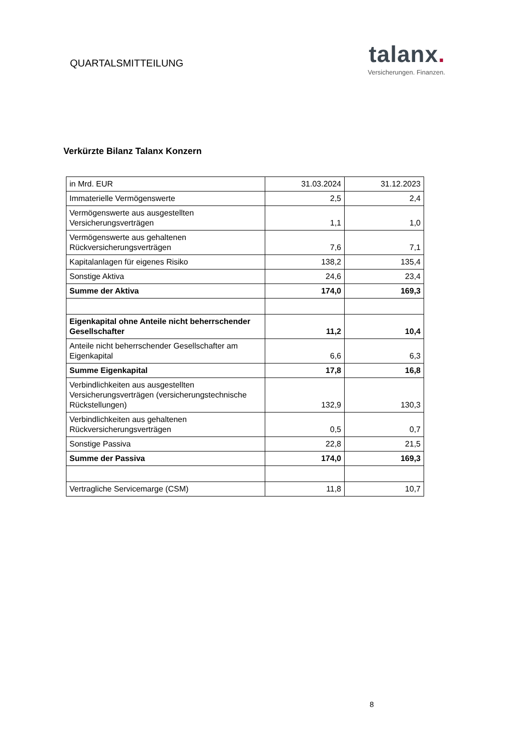QUARTALSMITTEILUNG
talanx.
Versicherungen. Finanzen.
Verkürzte Bilanz Talanx Konzern
| in Mrd. EUR | 31.03.2024 | 31.12.2023 |
| Immaterielle Vermögenswerte | 2,5 | 2,4 |
| Vermögenswerte aus ausgestellten Versicherungsverträgen | 1,1 | 1,0 |
| Vermögenswerte aus gehaltenen Rückversicherungsverträgen | 7,6 | 7,1 |
| Kapitalanlagen für eigenes Risiko | 138,2 | 135,4 |
| Sonstige Aktiva | 24,6 | 23,4 |
| Summe der Aktiva | 174,0 | 169,3 |
| Eigenkapital ohne Anteile nicht beherrschender Gesellschafter | 11,2 | 10,4 |
| Anteile nicht beherrschender Gesellschafter am Eigenkapital | 6,6 | 6,3 |
| Summe Eigenkapital | 17,8 | 16,8 |
| Verbindlichkeiten aus ausgestellten Versicherungsverträgen (versicherungstechnische Rückstellungen) | 132,9 | 130,3 |
| Verbindlichkeiten aus gehaltenen Rückversicherungsverträgen | 0,5 | 0,7 |
| Sonstige Passiva | 22,8 | 21,5 |
| Summe der Passiva | 174,0 | 169,3 |
| Vertragliche Servicemarge (CSM) | 11,8 | 10,7 |
8